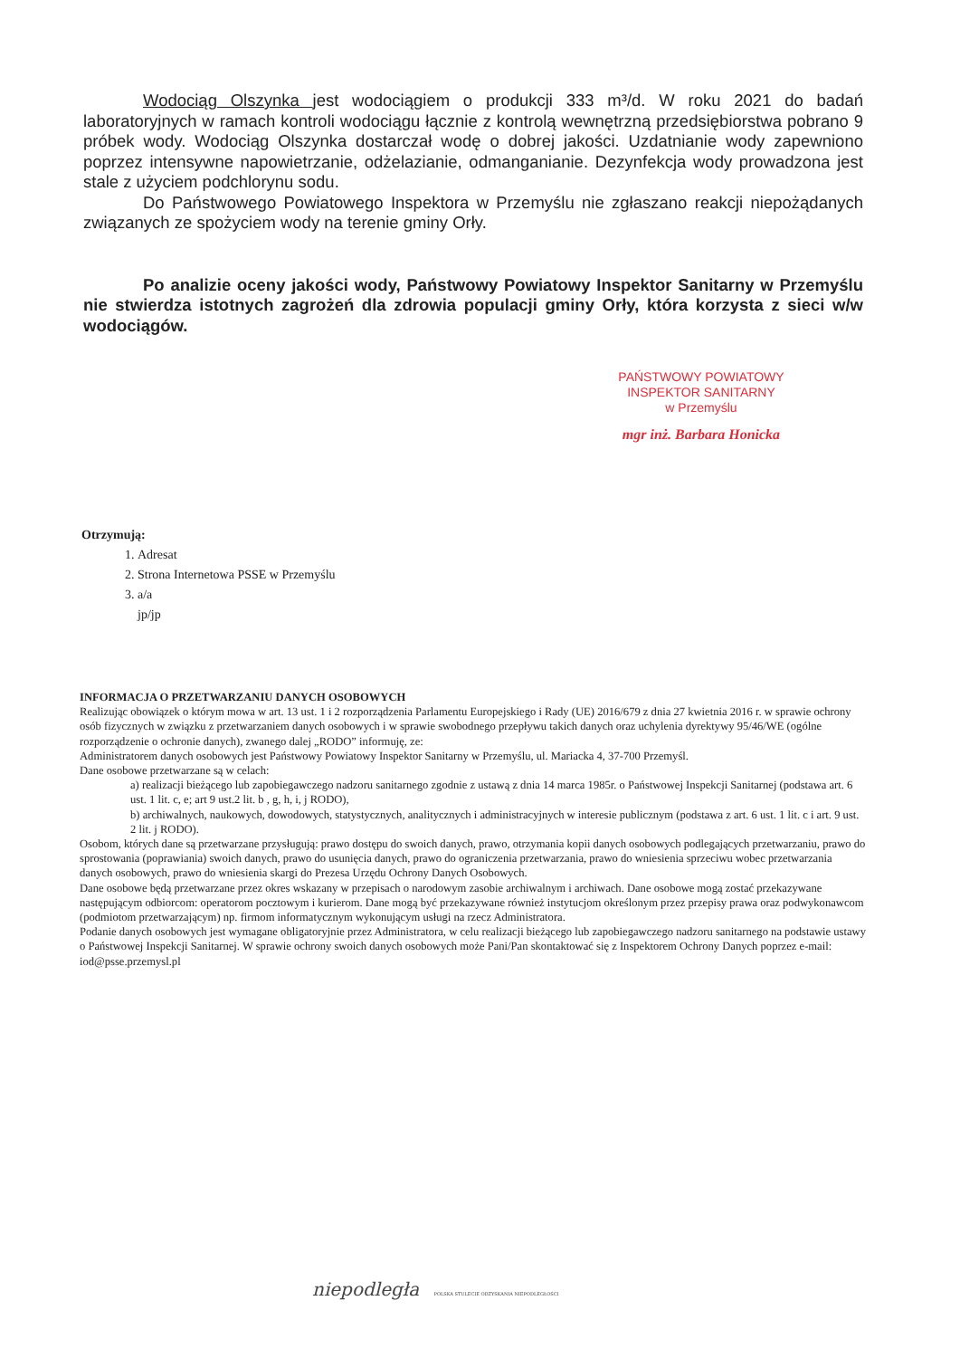Wodociąg Olszynka jest wodociągiem o produkcji 333 m³/d. W roku 2021 do badań laboratoryjnych w ramach kontroli wodociągu łącznie z kontrolą wewnętrzną przedsiębiorstwa pobrano 9 próbek wody. Wodociąg Olszynka dostarczał wodę o dobrej jakości. Uzdatnianie wody zapewniono poprzez intensywne napowietrzanie, odżelazianie, odmanganianie. Dezynfekcja wody prowadzona jest stale z użyciem podchlorynu sodu.
Do Państwowego Powiatowego Inspektora w Przemyślu nie zgłaszano reakcji niepożądanych związanych ze spożyciem wody na terenie gminy Orły.
Po analizie oceny jakości wody, Państwowy Powiatowy Inspektor Sanitarny w Przemyślu nie stwierdza istotnych zagrożeń dla zdrowia populacji gminy Orły, która korzysta z sieci w/w wodociągów.
PAŃSTWOWY POWIATOWY
INSPEKTOR SANITARNY
w Przemyślu
mgr inż. Barbara Honicka
Otrzymują:
1. Adresat
2. Strona Internetowa PSSE w Przemyślu
3. a/a
jp/jp
INFORMACJA O PRZETWARZANIU DANYCH OSOBOWYCH
Realizując obowiązek o którym mowa w art. 13 ust. 1 i 2 rozporządzenia Parlamentu Europejskiego i Rady (UE) 2016/679 z dnia 27 kwietnia 2016 r. w sprawie ochrony osób fizycznych w związku z przetwarzaniem danych osobowych i w sprawie swobodnego przepływu takich danych oraz uchylenia dyrektywy 95/46/WE (ogólne rozporządzenie o ochronie danych), zwanego dalej „RODO” informuję, ze:
Administratorem danych osobowych jest Państwowy Powiatowy Inspektor Sanitarny w Przemyślu, ul. Mariacka 4, 37-700 Przemyśl.
Dane osobowe przetwarzane są w celach:
a) realizacji bieżącego lub zapobiegawczego nadzoru sanitarnego zgodnie z ustawą z dnia 14 marca 1985r. o Państwowej Inspekcji Sanitarnej (podstawa art. 6 ust. 1 lit. c, e; art 9 ust.2 lit. b , g, h, i, j RODO),
b) archiwalnych, naukowych, dowodowych, statystycznych, analitycznych i administracyjnych w interesie publicznym (podstawa z art. 6 ust. 1 lit. c i art. 9 ust. 2 lit. j RODO).
Osobom, których dane są przetwarzane przysługują: prawo dostępu do swoich danych, prawo, otrzymania kopii danych osobowych podlegających przetwarzaniu, prawo do sprostowania (poprawiania) swoich danych, prawo do usunięcia danych, prawo do ograniczenia przetwarzania, prawo do wniesienia sprzeciwu wobec przetwarzania danych osobowych, prawo do wniesienia skargi do Prezesa Urzędu Ochrony Danych Osobowych.
Dane osobowe będą przetwarzane przez okres wskazany w przepisach o narodowym zasobie archiwalnym i archiwach. Dane osobowe mogą zostać przekazywane następującym odbiorcom: operatorom pocztowym i kurierom. Dane mogą być przekazywane również instytucjom określonym przez przepisy prawa oraz podwykonawcom (podmiotom przetwarzającym) np. firmom informatycznym wykonującym usługi na rzecz Administratora.
Podanie danych osobowych jest wymagane obligatoryjnie przez Administratora, w celu realizacji bieżącego lub zapobiegawczego nadzoru sanitarnego na podstawie ustawy o Państwowej Inspekcji Sanitarnej. W sprawie ochrony swoich danych osobowych może Pani/Pan skontaktować się z Inspektorem Ochrony Danych poprzez e-mail: iod@psse.przemysl.pl
niepodległa POLSKA STULECIE ODZYSKANIA NIEPODLEGŁOŚCI